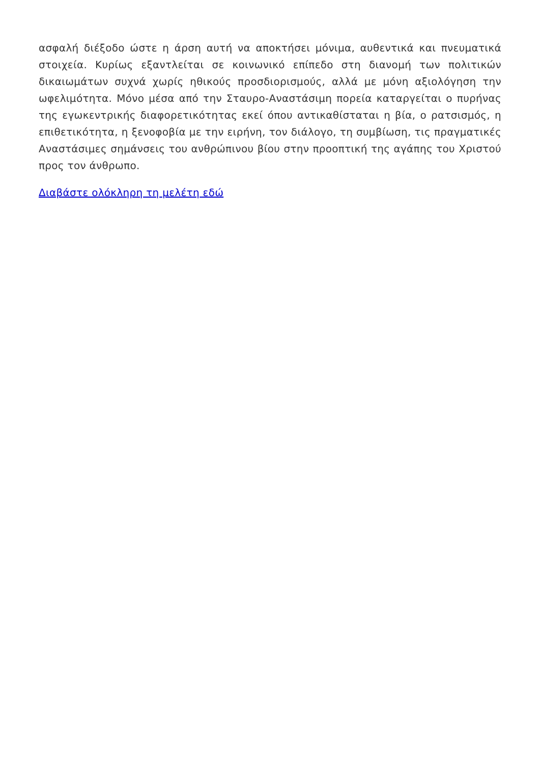ασφαλή διέξοδο ώστε η άρση αυτή να αποκτήσει μόνιμα, αυθεντικά και πνευματικά στοιχεία. Κυρίως εξαντλείται σε κοινωνικό επίπεδο στη διανομή των πολιτικών δικαιωμάτων συχνά χωρίς ηθικούς προσδιορισμούς, αλλά με μόνη αξιολόγηση την ωφελιμότητα. Μόνο μέσα από την Σταυρο-Αναστάσιμη πορεία καταργείται ο πυρήνας της εγωκεντρικής διαφορετικότητας εκεί όπου αντικαθίσταται η βία, ο ρατσισμός, η επιθετικότητα, η ξενοφοβία με την ειρήνη, τον διάλογο, τη συμβίωση, τις πραγματικές Αναστάσιμες σημάνσεις του ανθρώπινου βίου στην προοπτική της αγάπης του Χριστού προς τον άνθρωπο.
Διαβάστε ολόκληρη τη μελέτη εδώ